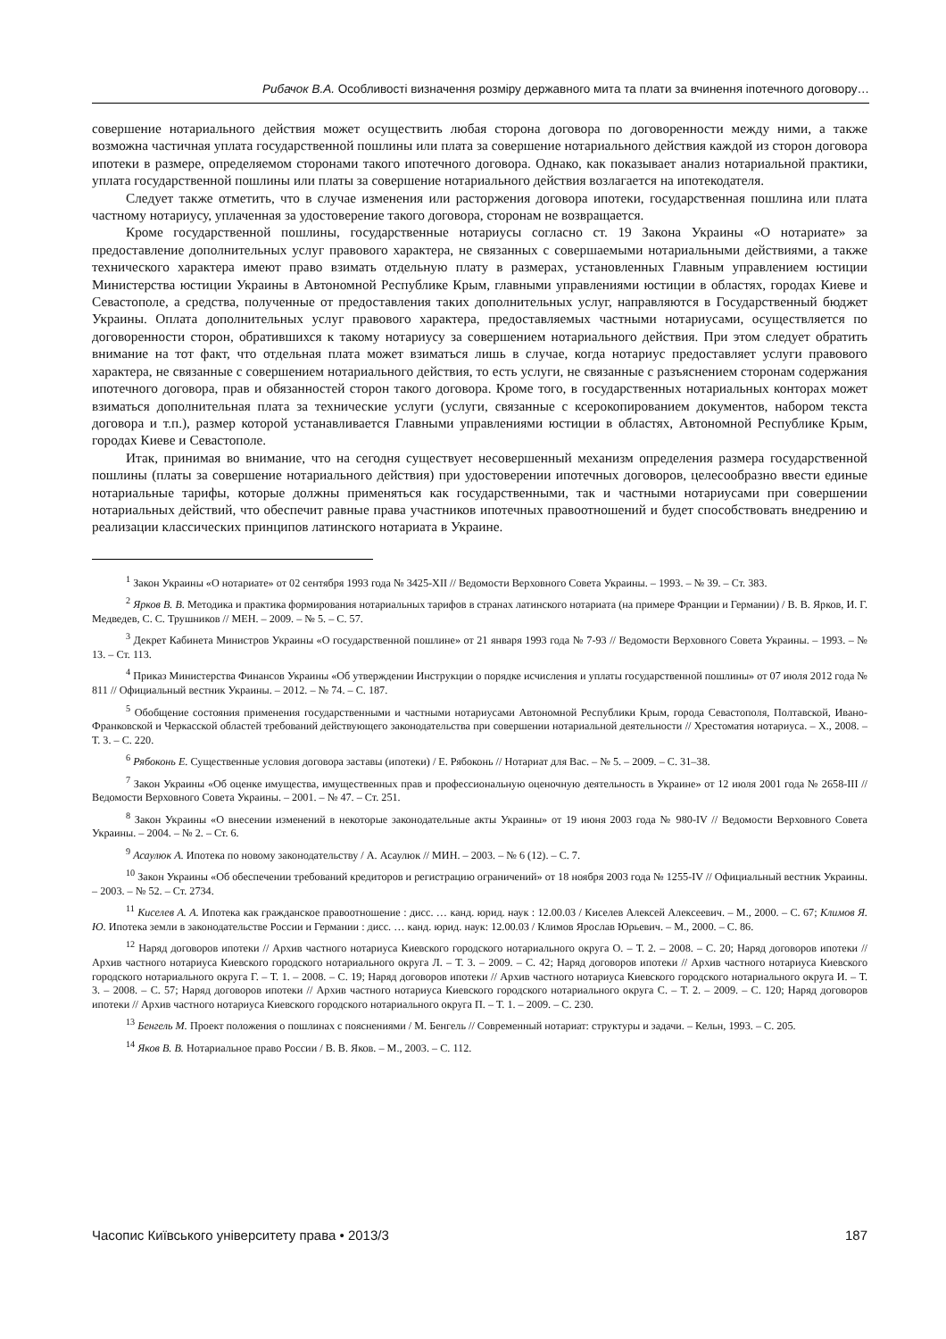Рибачок В.А. Особливості визначення розміру державного мита та плати за вчинення іпотечного договору…
совершение нотариального действия может осуществить любая сторона договора по договоренности между ними, а также возможна частичная уплата государственной пошлины или плата за совершение нотариального действия каждой из сторон договора ипотеки в размере, определяемом сторонами такого ипотечного договора. Однако, как показывает анализ нотариальной практики, уплата государственной пошлины или платы за совершение нотариального действия возлагается на ипотекодателя.
Следует также отметить, что в случае изменения или расторжения договора ипотеки, государственная пошлина или плата частному нотариусу, уплаченная за удостоверение такого договора, сторонам не возвращается.
Кроме государственной пошлины, государственные нотариусы согласно ст. 19 Закона Украины «О нотариате» за предоставление дополнительных услуг правового характера, не связанных с совершаемыми нотариальными действиями, а также технического характера имеют право взимать отдельную плату в размерах, установленных Главным управлением юстиции Министерства юстиции Украины в Автономной Республике Крым, главными управлениями юстиции в областях, городах Киеве и Севастополе, а средства, полученные от предоставления таких дополнительных услуг, направляются в Государственный бюджет Украины. Оплата дополнительных услуг правового характера, предоставляемых частными нотариусами, осуществляется по договоренности сторон, обратившихся к такому нотариусу за совершением нотариального действия. При этом следует обратить внимание на тот факт, что отдельная плата может взиматься лишь в случае, когда нотариус предоставляет услуги правового характера, не связанные с совершением нотариального действия, то есть услуги, не связанные с разъяснением сторонам содержания ипотечного договора, прав и обязанностей сторон такого договора. Кроме того, в государственных нотариальных конторах может взиматься дополнительная плата за технические услуги (услуги, связанные с ксерокопированием документов, набором текста договора и т.п.), размер которой устанавливается Главными управлениями юстиции в областях, Автономной Республике Крым, городах Киеве и Севастополе.
Итак, принимая во внимание, что на сегодня существует несовершенный механизм определения размера государственной пошлины (платы за совершение нотариального действия) при удостоверении ипотечных договоров, целесообразно ввести единые нотариальные тарифы, которые должны применяться как государственными, так и частными нотариусами при совершении нотариальных действий, что обеспечит равные права участников ипотечных правоотношений и будет способствовать внедрению и реализации классических принципов латинского нотариата в Украине.
<sup>1</sup> Закон Украины «О нотариате» от 02 сентября 1993 года № 3425-XII // Ведомости Верховного Совета Украины. – 1993. – № 39. – Ст. 383.
<sup>2</sup> Ярков В. В. Методика и практика формирования нотариальных тарифов в странах латинского нотариата (на примере Франции и Германии) / В. В. Ярков, И. Г. Медведев, С. С. Трушников // МЕН. – 2009. – № 5. – С. 57.
<sup>3</sup> Декрет Кабинета Министров Украины «О государственной пошлине» от 21 января 1993 года № 7-93 // Ведомости Верховного Совета Украины. – 1993. – № 13. – Ст. 113.
<sup>4</sup> Приказ Министерства Финансов Украины «Об утверждении Инструкции о порядке исчисления и уплаты государственной пошлины» от 07 июля 2012 года № 811 // Официальный вестник Украины. – 2012. – № 74. – С. 187.
<sup>5</sup> Обобщение состояния применения государственными и частными нотариусами Автономной Республики Крым, города Севастополя, Полтавской, Ивано-Франковской и Черкасской областей требований действующего законодательства при совершении нотариальной деятельности // Хрестоматия нотариуса. – Х., 2008. – Т. 3. – С. 220.
<sup>6</sup> Рябоконь Е. Существенные условия договора заставы (ипотеки) / Е. Рябоконь // Нотариат для Вас. – № 5. – 2009. – С. 31–38.
<sup>7</sup> Закон Украины «Об оценке имущества, имущественных прав и профессиональную оценочную деятельность в Украине» от 12 июля 2001 года № 2658-III // Ведомости Верховного Совета Украины. – 2001. – № 47. – Ст. 251.
<sup>8</sup> Закон Украины «О внесении изменений в некоторые законодательные акты Украины» от 19 июня 2003 года № 980-IV // Ведомости Верховного Совета Украины. – 2004. – № 2. – Ст. 6.
<sup>9</sup> Асаулюк А. Ипотека по новому законодательству / А. Асаулюк // МИН. – 2003. – № 6 (12). – С. 7.
<sup>10</sup> Закон Украины «Об обеспечении требований кредиторов и регистрацию ограничений» от 18 ноября 2003 года № 1255-IV // Официальный вестник Украины. – 2003. – № 52. – Ст. 2734.
<sup>11</sup> Киселев А. А. Ипотека как гражданское правоотношение : дисс. … канд. юрид. наук : 12.00.03 / Киселев Алексей Алексеевич. – М., 2000. – С. 67; Климов Я. Ю. Ипотека земли в законодательстве России и Германии : дисс. … канд. юрид. наук: 12.00.03 / Климов Ярослав Юрьевич. – М., 2000. – С. 86.
<sup>12</sup> Наряд договоров ипотеки // Архив частного нотариуса Киевского городского нотариального округа О. – Т. 2. – 2008. – С. 20; Наряд договоров ипотеки // Архив частного нотариуса Киевского городского нотариального округа Л. – Т. 3. – 2009. – С. 42; Наряд договоров ипотеки // Архив частного нотариуса Киевского городского нотариального округа Г. – Т. 1. – 2008. – С. 19; Наряд договоров ипотеки // Архив частного нотариуса Киевского городского нотариального округа И. – Т. 3. – 2008. – С. 57; Наряд договоров ипотеки // Архив частного нотариуса Киевского городского нотариального округа С. – Т. 2. – 2009. – С. 120; Наряд договоров ипотеки // Архив частного нотариуса Киевского городского нотариального округа П. – Т. 1. – 2009. – С. 230.
<sup>13</sup> Бенгель М. Проект положения о пошлинах с пояснениями / М. Бенгель // Современный нотариат: структуры и задачи. – Кельн, 1993. – С. 205.
<sup>14</sup> Яков В. В. Нотариальное право России / В. В. Яков. – М., 2003. – С. 112.
Часопис Київського університету права • 2013/3 187